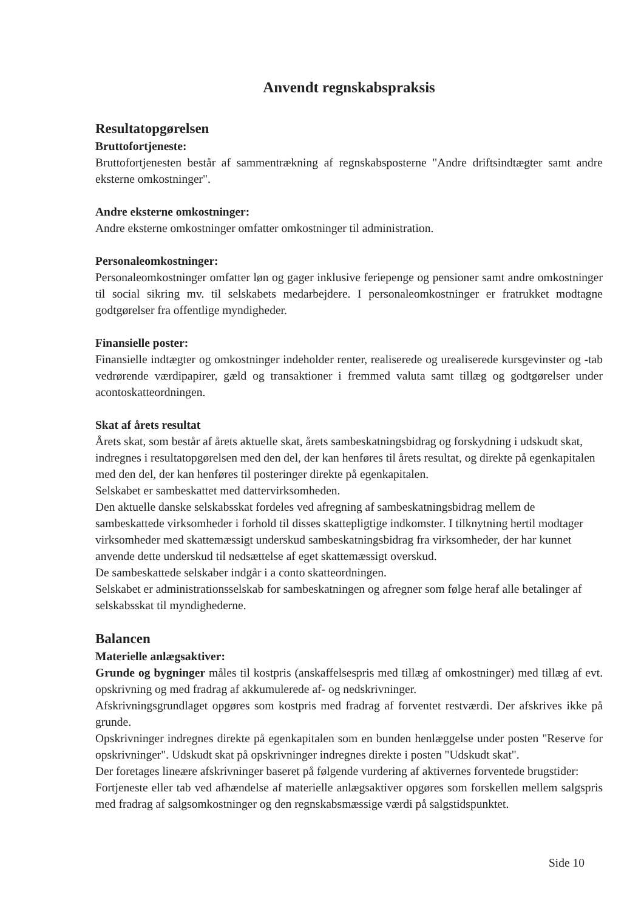Anvendt regnskabspraksis
Resultatopgørelsen
Bruttofortjeneste:
Bruttofortjenesten består af sammentrækning af regnskabsposterne "Andre driftsindtægter samt andre eksterne omkostninger".
Andre eksterne omkostninger:
Andre eksterne omkostninger omfatter omkostninger til administration.
Personaleomkostninger:
Personaleomkostninger omfatter løn og gager inklusive feriepenge og pensioner samt andre omkostninger til social sikring mv. til selskabets medarbejdere. I personaleomkostninger er fratrukket modtagne godtgørelser fra offentlige myndigheder.
Finansielle poster:
Finansielle indtægter og omkostninger indeholder renter, realiserede og urealiserede kursgevinster og -tab vedrørende værdipapirer, gæld og transaktioner i fremmed valuta samt tillæg og godtgørelser under acontoskatteordningen.
Skat af årets resultat
Årets skat, som består af årets aktuelle skat, årets sambeskatningsbidrag og forskydning i udskudt skat, indregnes i resultatopgørelsen med den del, der kan henføres til årets resultat, og direkte på egenkapitalen med den del, der kan henføres til posteringer direkte på egenkapitalen.
Selskabet er sambeskattet med dattervirksomheden.
Den aktuelle danske selskabsskat fordeles ved afregning af sambeskatningsbidrag mellem de sambeskattede virksomheder i forhold til disses skattepligtige indkomster. I tilknytning hertil modtager virksomheder med skattemæssigt underskud sambeskatningsbidrag fra virksomheder, der har kunnet anvende dette underskud til nedsættelse af eget skattemæssigt overskud.
De sambeskattede selskaber indgår i a conto skatteordningen.
Selskabet er administrationsselskab for sambeskatningen og afregner som følge heraf alle betalinger af selskabsskat til myndighederne.
Balancen
Materielle anlægsaktiver:
Grunde og bygninger måles til kostpris (anskaffelsespris med tillæg af omkostninger) med tillæg af evt. opskrivning og med fradrag af akkumulerede af- og nedskrivninger.
Afskrivningsgrundlaget opgøres som kostpris med fradrag af forventet restværdi. Der afskrives ikke på grunde.
Opskrivninger indregnes direkte på egenkapitalen som en bunden henlæggelse under posten "Reserve for opskrivninger". Udskudt skat på opskrivninger indregnes direkte i posten "Udskudt skat".
Der foretages lineære afskrivninger baseret på følgende vurdering af aktivernes forventede brugstider:
Fortjeneste eller tab ved afhændelse af materielle anlægsaktiver opgøres som forskellen mellem salgspris med fradrag af salgsomkostninger og den regnskabsmæssige værdi på salgstidspunktet.
Side 10